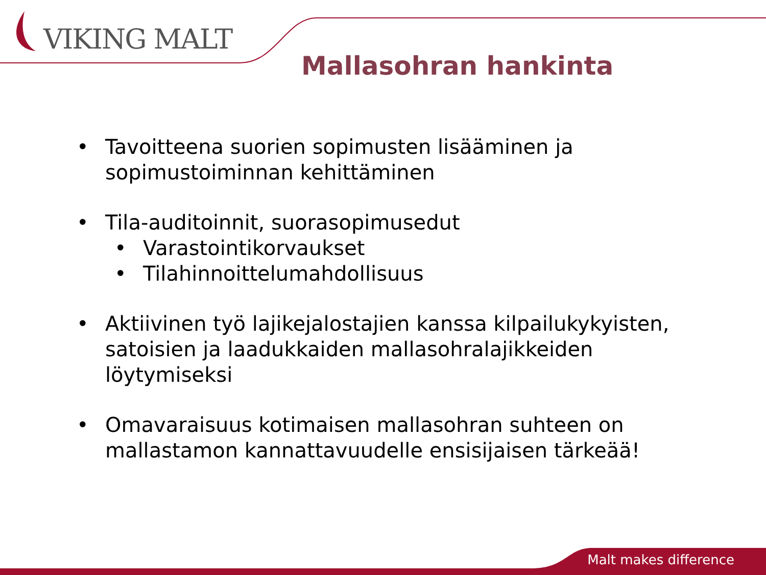VIKING MALT
Mallasohran hankinta
• Tavoitteena suorien sopimusten lisääminen ja sopimustoiminnan kehittäminen
• Tila-auditoinnit, suorasopimusedut
• Varastointikorvaukset
• Tilahinnoittelumahdollisuus
• Aktiivinen työ lajikejalostajien kanssa kilpailukykyisten, satoisien ja laadukkaiden mallasohralajikkeiden löytymiseksi
• Omavaraisuus kotimaisen mallasohran suhteen on mallastamon kannattavuudelle ensisijaisen tärkeää!
Malt makes difference